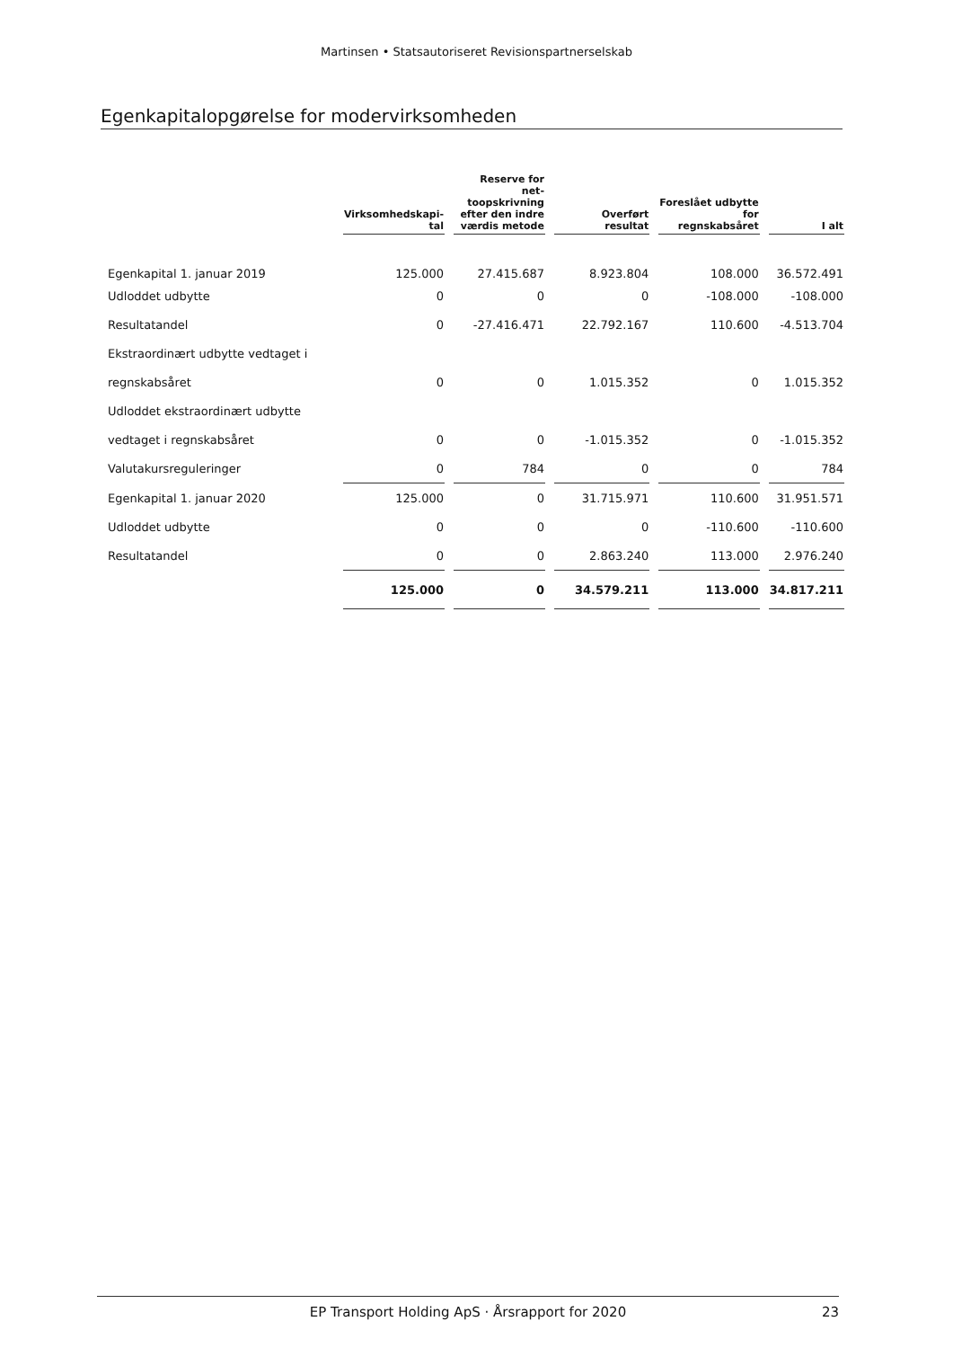Martinsen • Statsautoriseret Revisionspartnerselskab
Egenkapitalopgørelse for modervirksomheden
| | Virksomhedskapi- tal | Reserve for net- toopskrivning efter den indre værdis metode | Overført resultat | Foreslået udbytte for regnskabsåret | I alt |
| --- | --- | --- | --- | --- | --- |
| Egenkapital 1. januar 2019 | 125.000 | 27.415.687 | 8.923.804 | 108.000 | 36.572.491 |
| Udloddet udbytte | 0 | 0 | 0 | -108.000 | -108.000 |
| Resultatandel | 0 | -27.416.471 | 22.792.167 | 110.600 | -4.513.704 |
| Ekstraordinært udbytte vedtaget i | | | | | |
| regnskabsåret | 0 | 0 | 1.015.352 | 0 | 1.015.352 |
| Udloddet ekstraordinært udbytte | | | | | |
| vedtaget i regnskabsåret | 0 | 0 | -1.015.352 | 0 | -1.015.352 |
| Valutakursreguleringer | 0 | 784 | 0 | 0 | 784 |
| Egenkapital 1. januar 2020 | 125.000 | 0 | 31.715.971 | 110.600 | 31.951.571 |
| Udloddet udbytte | 0 | 0 | 0 | -110.600 | -110.600 |
| Resultatandel | 0 | 0 | 2.863.240 | 113.000 | 2.976.240 |
| | 125.000 | 0 | 34.579.211 | 113.000 | 34.817.211 |
EP Transport Holding ApS · Årsrapport for 2020 23